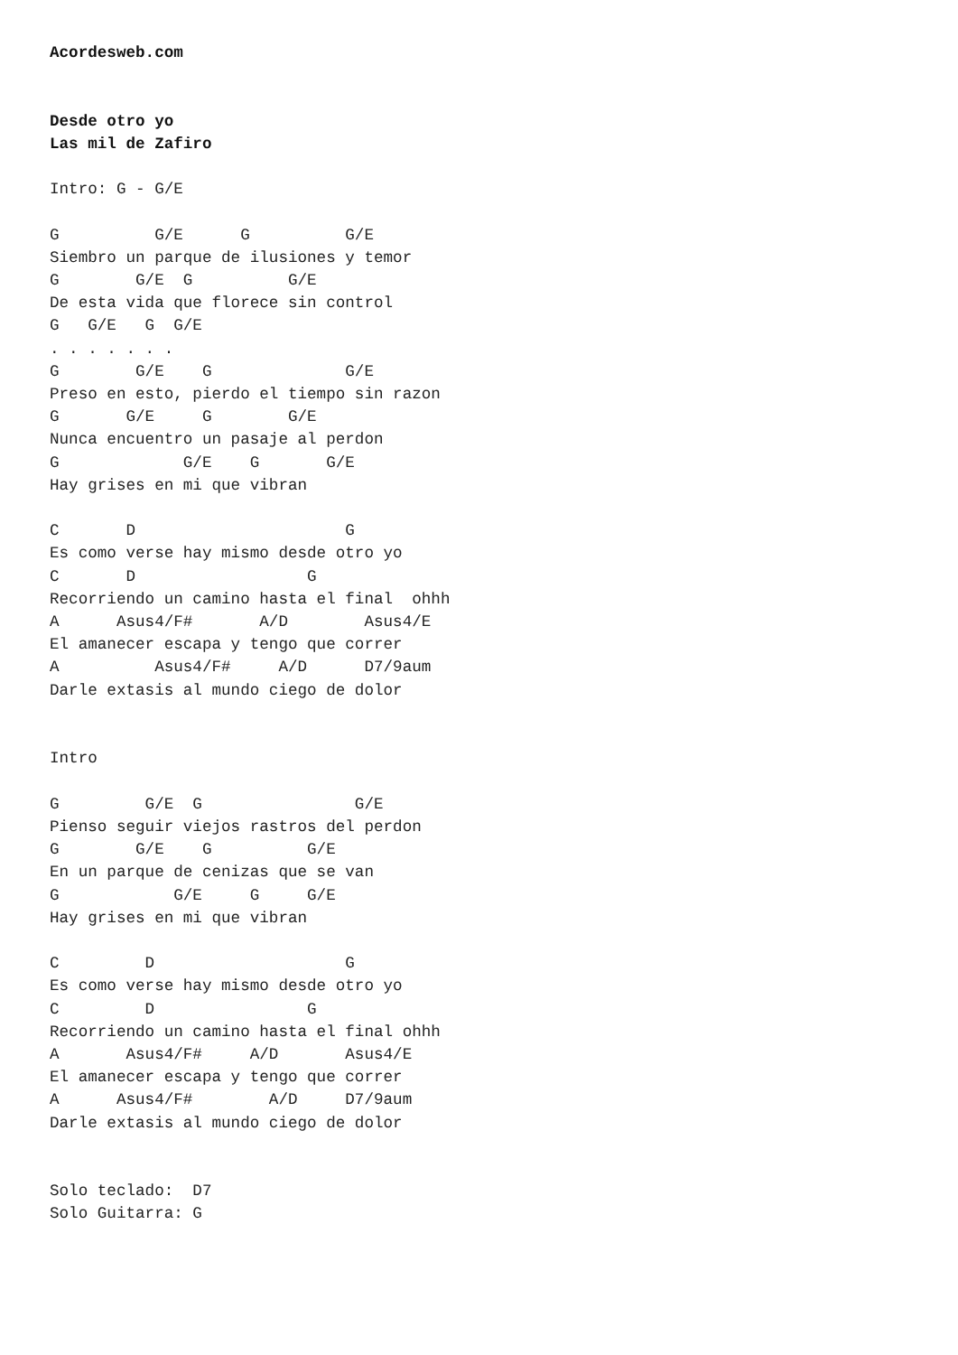Acordesweb.com


Desde otro yo
Las mil de Zafiro

Intro: G - G/E

G          G/E      G          G/E
Siembro un parque de ilusiones y temor
G        G/E  G          G/E
De esta vida que florece sin control
G   G/E   G  G/E
. . . . . . .
G        G/E    G              G/E
Preso en esto, pierdo el tiempo sin razon
G       G/E     G        G/E
Nunca encuentro un pasaje al perdon
G             G/E    G       G/E
Hay grises en mi que vibran

C       D                      G
Es como verse hay mismo desde otro yo
C       D                  G
Recorriendo un camino hasta el final  ohhh
A      Asus4/F#       A/D        Asus4/E
El amanecer escapa y tengo que correr
A          Asus4/F#     A/D      D7/9aum
Darle extasis al mundo ciego de dolor


Intro

G         G/E  G                G/E
Pienso seguir viejos rastros del perdon
G        G/E    G          G/E
En un parque de cenizas que se van
G            G/E     G     G/E
Hay grises en mi que vibran

C         D                    G
Es como verse hay mismo desde otro yo
C         D                G
Recorriendo un camino hasta el final ohhh
A       Asus4/F#     A/D       Asus4/E
El amanecer escapa y tengo que correr
A      Asus4/F#        A/D     D7/9aum
Darle extasis al mundo ciego de dolor


Solo teclado:  D7
Solo Guitarra: G